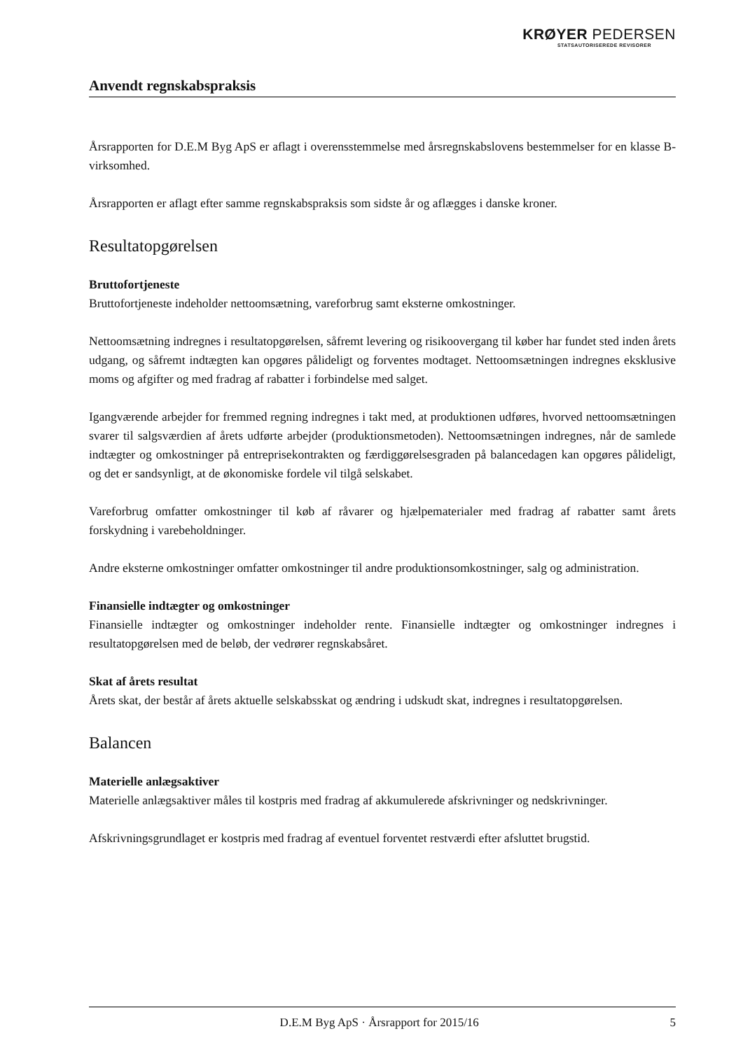KRØYER PEDERSEN
STATSAUTORISEREDE REVISORER
Anvendt regnskabspraksis
Årsrapporten for D.E.M Byg ApS er aflagt i overensstemmelse med årsregnskabslovens bestemmelser for en klasse B-virksomhed.
Årsrapporten er aflagt efter samme regnskabspraksis som sidste år og aflægges i danske kroner.
Resultatopgørelsen
Bruttofortjeneste
Bruttofortjeneste indeholder nettoomsætning, vareforbrug samt eksterne omkostninger.
Nettoomsætning indregnes i resultatopgørelsen, såfremt levering og risikoovergang til køber har fundet sted inden årets udgang, og såfremt indtægten kan opgøres pålideligt og forventes modtaget. Nettoomsæt­ningen indregnes eksklusive moms og afgifter og med fradrag af rabatter i forbindelse med salget.
Igangværende arbejder for fremmed regning indregnes i takt med, at produktionen udføres, hvorved net­toomsætningen svarer til salgsværdien af årets udførte arbejder (produktionsmetoden). Nettoomsætnin­gen indregnes, når de samlede indtægter og omkostninger på entreprisekontrakten og færdiggørelsesgra­den på balancedagen kan opgøres pålideligt, og det er sandsynligt, at de økonomiske fordele vil tilgå sel­skabet.
Vareforbrug omfatter omkostninger til køb af råvarer og hjælpematerialer med fradrag af rabatter samt årets forskydning i varebeholdninger.
Andre eksterne omkostninger omfatter omkostninger til andre produktionsomkostninger, salg og admini­stration.
Finansielle indtægter og omkostninger
Finansielle indtægter og omkostninger indeholder rente. Finansielle indtægter og omkostninger indregnes i resultatopgørelsen med de beløb, der vedrører regnskabsåret.
Skat af årets resultat
Årets skat, der består af årets aktuelle selskabsskat og ændring i udskudt skat, indregnes i resultatopgørel­sen.
Balancen
Materielle anlægsaktiver
Materielle anlægsaktiver måles til kostpris med fradrag af akkumulerede afskrivninger og nedskrivninger.
Afskrivningsgrundlaget er kostpris med fradrag af eventuel forventet restværdi efter afsluttet brugstid.
D.E.M Byg ApS · Årsrapport for 2015/16 5